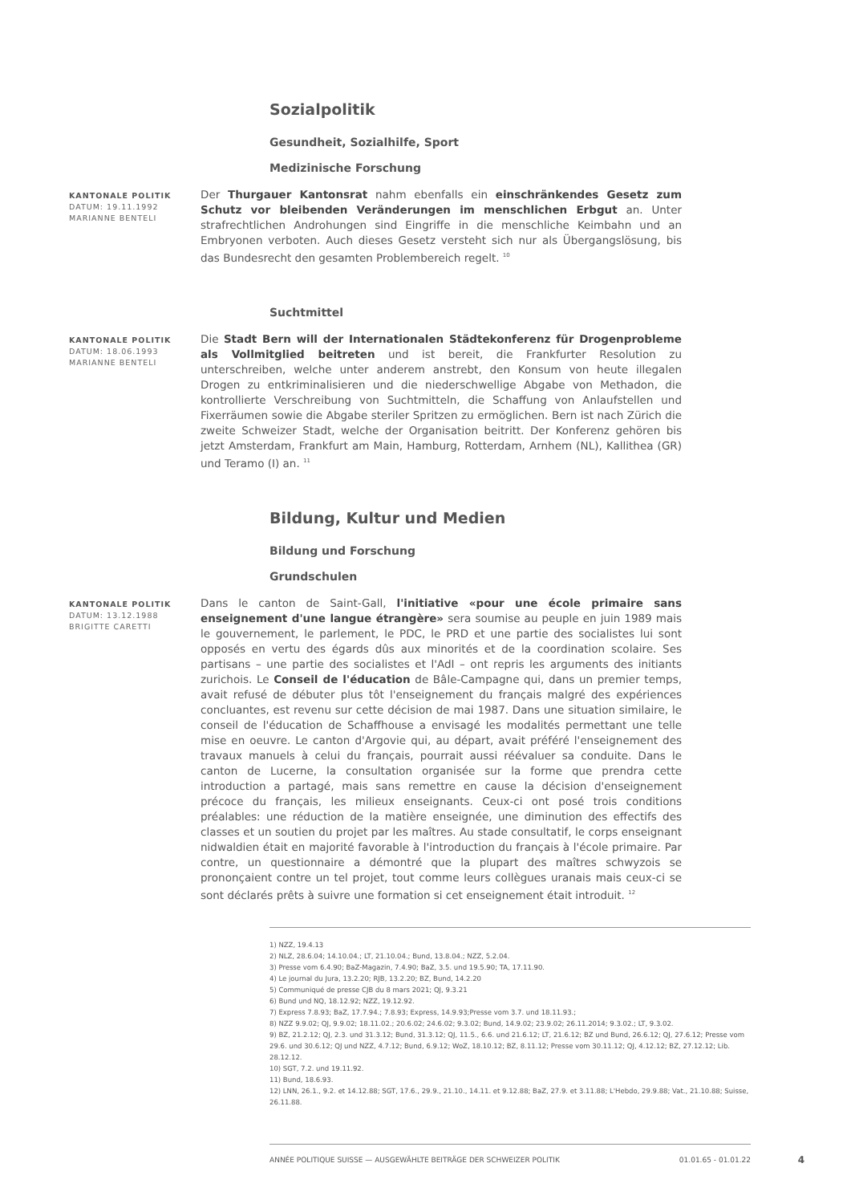Sozialpolitik
Gesundheit, Sozialhilfe, Sport
Medizinische Forschung
KANTONALE POLITIK
DATUM: 19.11.1992
MARIANNE BENTELI
Der Thurgauer Kantonsrat nahm ebenfalls ein einschränkendes Gesetz zum Schutz vor bleibenden Veränderungen im menschlichen Erbgut an. Unter strafrechtlichen Androhungen sind Eingriffe in die menschliche Keimbahn und an Embryonen verboten. Auch dieses Gesetz versteht sich nur als Übergangslösung, bis das Bundesrecht den gesamten Problembereich regelt. <sup>10</sup>
Suchtmittel
KANTONALE POLITIK
DATUM: 18.06.1993
MARIANNE BENTELI
Die Stadt Bern will der Internationalen Städtekonferenz für Drogenprobleme als Vollmitglied beitreten und ist bereit, die Frankfurter Resolution zu unterschreiben, welche unter anderem anstrebt, den Konsum von heute illegalen Drogen zu entkriminalisieren und die niederschwellige Abgabe von Methadon, die kontrollierte Verschreibung von Suchtmitteln, die Schaffung von Anlaufstellen und Fixerräumen sowie die Abgabe steriler Spritzen zu ermöglichen. Bern ist nach Zürich die zweite Schweizer Stadt, welche der Organisation beitritt. Der Konferenz gehören bis jetzt Amsterdam, Frankfurt am Main, Hamburg, Rotterdam, Arnhem (NL), Kallithea (GR) und Teramo (I) an. <sup>11</sup>
Bildung, Kultur und Medien
Bildung und Forschung
Grundschulen
KANTONALE POLITIK
DATUM: 13.12.1988
BRIGITTE CARETTI
Dans le canton de Saint-Gall, l'initiative «pour une école primaire sans enseignement d'une langue étrangère» sera soumise au peuple en juin 1989 mais le gouvernement, le parlement, le PDC, le PRD et une partie des socialistes lui sont opposés en vertu des égards dûs aux minorités et de la coordination scolaire. Ses partisans – une partie des socialistes et l'AdI – ont repris les arguments des initiants zurichois. Le Conseil de l'éducation de Bâle-Campagne qui, dans un premier temps, avait refusé de débuter plus tôt l'enseignement du français malgré des expériences concluantes, est revenu sur cette décision de mai 1987. Dans une situation similaire, le conseil de l'éducation de Schaffhouse a envisagé les modalités permettant une telle mise en oeuvre. Le canton d'Argovie qui, au départ, avait préféré l'enseignement des travaux manuels à celui du français, pourrait aussi réévaluer sa conduite. Dans le canton de Lucerne, la consultation organisée sur la forme que prendra cette introduction a partagé, mais sans remettre en cause la décision d'enseignement précoce du français, les milieux enseignants. Ceux-ci ont posé trois conditions préalables: une réduction de la matière enseignée, une diminution des effectifs des classes et un soutien du projet par les maîtres. Au stade consultatif, le corps enseignant nidwaldien était en majorité favorable à l'introduction du français à l'école primaire. Par contre, un questionnaire a démontré que la plupart des maîtres schwyzois se prononçaient contre un tel projet, tout comme leurs collègues uranais mais ceux-ci se sont déclarés prêts à suivre une formation si cet enseignement était introduit. <sup>12</sup>
1) NZZ, 19.4.13
2) NLZ, 28.6.04; 14.10.04.; LT, 21.10.04.; Bund, 13.8.04.; NZZ, 5.2.04.
3) Presse vom 6.4.90; BaZ-Magazin, 7.4.90; BaZ, 3.5. und 19.5.90; TA, 17.11.90.
4) Le journal du Jura, 13.2.20; RJB, 13.2.20; BZ, Bund, 14.2.20
5) Communiqué de presse CJB du 8 mars 2021; QJ, 9.3.21
6) Bund und NQ, 18.12.92; NZZ, 19.12.92.
7) Express 7.8.93; BaZ, 17.7.94.; 7.8.93; Express, 14.9.93;Presse vom 3.7. und 18.11.93.;
8) NZZ 9.9.02; QJ, 9.9.02; 18.11.02.; 20.6.02; 24.6.02; 9.3.02; Bund, 14.9.02; 23.9.02; 26.11.2014; 9.3.02.; LT, 9.3.02.
9) BZ, 21.2.12; QJ, 2.3. und 31.3.12; Bund, 31.3.12; QJ, 11.5., 6.6. und 21.6.12; LT, 21.6.12; BZ und Bund, 26.6.12; QJ, 27.6.12; Presse vom 29.6. und 30.6.12; QJ und NZZ, 4.7.12; Bund, 6.9.12; WoZ, 18.10.12; BZ, 8.11.12; Presse vom 30.11.12; QJ, 4.12.12; BZ, 27.12.12; Lib. 28.12.12.
10) SGT, 7.2. und 19.11.92.
11) Bund, 18.6.93.
12) LNN, 26.1., 9.2. et 14.12.88; SGT, 17.6., 29.9., 21.10., 14.11. et 9.12.88; BaZ, 27.9. et 3.11.88; L'Hebdo, 29.9.88; Vat., 21.10.88; Suisse, 26.11.88.
ANNÉE POLITIQUE SUISSE — AUSGEWÄHLTE BEITRÄGE DER SCHWEIZER POLITIK 01.01.65 - 01.01.22
4